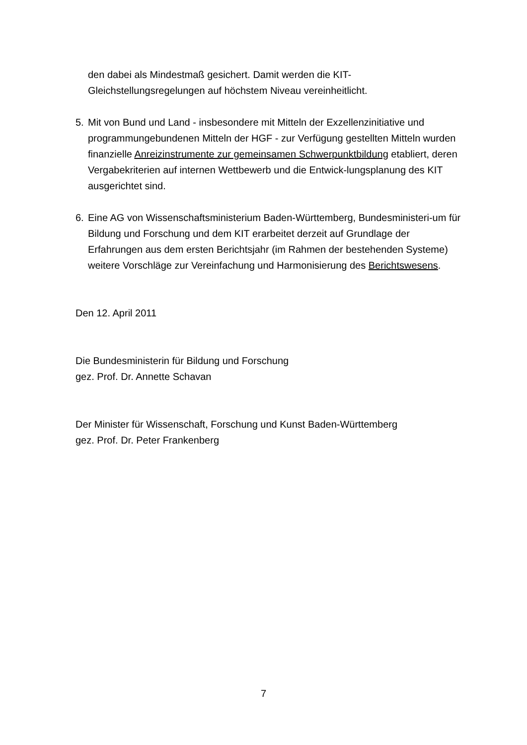den dabei als Mindestmaß gesichert. Damit werden die KIT-
Gleichstellungsregelungen auf höchstem Niveau vereinheitlicht.
5. Mit von Bund und Land - insbesondere mit Mitteln der Exzellenzinitiative und programmungebundenen Mitteln der HGF - zur Verfügung gestellten Mitteln wurden finanzielle Anreizinstrumente zur gemeinsamen Schwerpunktbildung etabliert, deren Vergabekriterien auf internen Wettbewerb und die Entwick-lungsplanung des KIT ausgerichtet sind.
6. Eine AG von Wissenschaftsministerium Baden-Württemberg, Bundesministeri-um für Bildung und Forschung und dem KIT erarbeitet derzeit auf Grundlage der Erfahrungen aus dem ersten Berichtsjahr (im Rahmen der bestehenden Systeme) weitere Vorschläge zur Vereinfachung und Harmonisierung des Berichtswesens.
Den 12. April 2011
Die Bundesministerin für Bildung und Forschung
gez. Prof. Dr. Annette Schavan
Der Minister für Wissenschaft, Forschung und Kunst Baden-Württemberg
gez. Prof. Dr. Peter Frankenberg
7